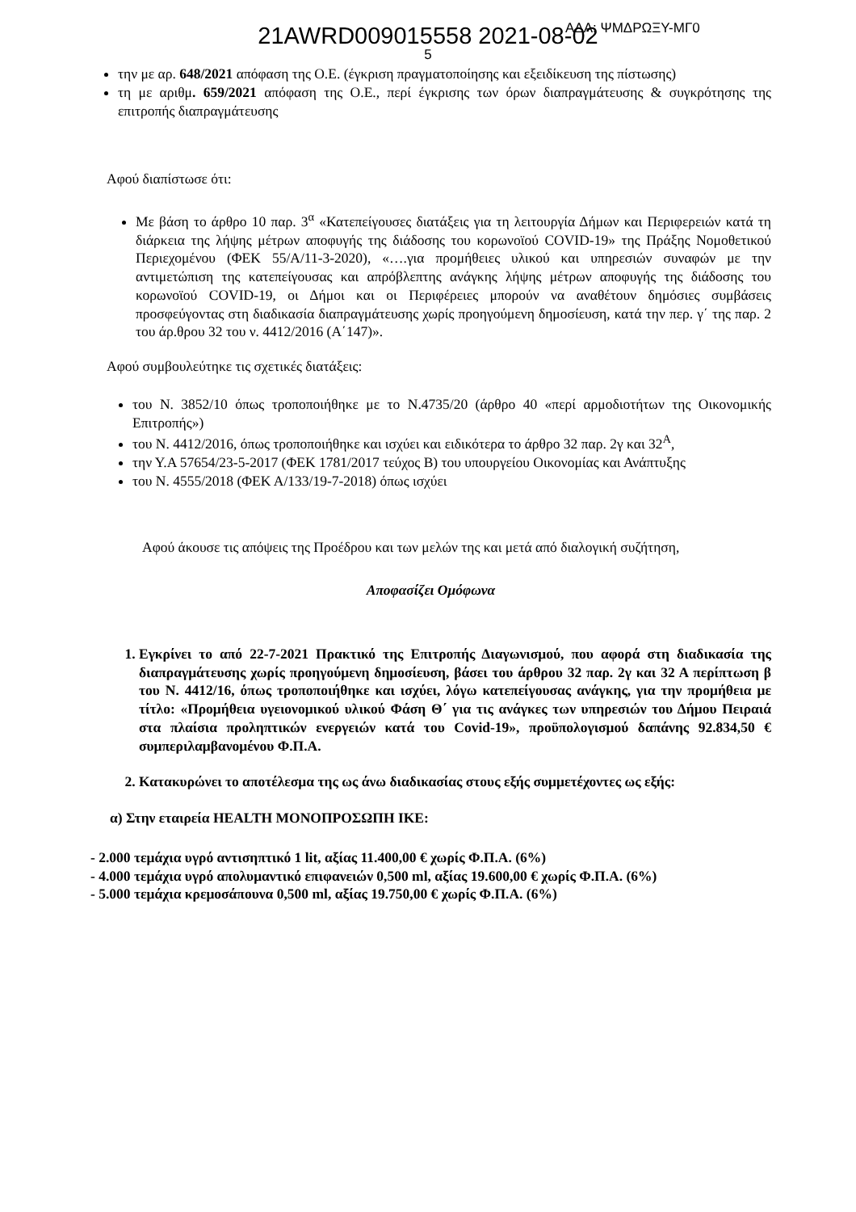ΑΔΑ: ΨΜΔΡΩΞΥ-ΜΓ0
21AWRD009015558 2021-08-02
5
την με αρ. 648/2021 απόφαση της Ο.Ε. (έγκριση πραγματοποίησης και εξειδίκευση της πίστωσης)
τη με αριθμ. 659/2021 απόφαση της Ο.Ε., περί έγκρισης των όρων διαπραγμάτευσης & συγκρότησης της επιτροπής διαπραγμάτευσης
Αφού διαπίστωσε ότι:
Με βάση το άρθρο 10 παρ. 3<sup>α</sup> «Κατεπείγουσες διατάξεις για τη λειτουργία Δήμων και Περιφερειών κατά τη διάρκεια της λήψης μέτρων αποφυγής της διάδοσης του κορωνοϊού COVID-19» της Πράξης Νομοθετικού Περιεχομένου (ΦΕΚ 55/Α/11-3-2020), «….για προμήθειες υλικού και υπηρεσιών συναφών με την αντιμετώπιση της κατεπείγουσας και απρόβλεπτης ανάγκης λήψης μέτρων αποφυγής της διάδοσης του κορωνοϊού COVID-19, οι Δήμοι και οι Περιφέρειες μπορούν να αναθέτουν δημόσιες συμβάσεις προσφεύγοντας στη διαδικασία διαπραγμάτευσης χωρίς προηγούμενη δημοσίευση, κατά την περ. γ΄ της παρ. 2 του άρ.θρου 32 του ν. 4412/2016 (Α΄147)».
Αφού συμβουλεύτηκε τις σχετικές διατάξεις:
του Ν. 3852/10 όπως τροποποιήθηκε με το Ν.4735/20 (άρθρο 40 «περί αρμοδιοτήτων της Οικονομικής Επιτροπής»)
του Ν. 4412/2016, όπως τροποποιήθηκε και ισχύει και ειδικότερα το άρθρο 32 παρ. 2γ και 32<sup>Α</sup>,
την Υ.Α 57654/23-5-2017 (ΦΕΚ 1781/2017 τεύχος Β) του υπουργείου Οικονομίας και Ανάπτυξης
του Ν. 4555/2018 (ΦΕΚ Α/133/19-7-2018) όπως ισχύει
Αφού άκουσε τις απόψεις της Προέδρου και των μελών της και μετά από διαλογική συζήτηση,
Αποφασίζει Ομόφωνα
1. Εγκρίνει το από 22-7-2021 Πρακτικό της Επιτροπής Διαγωνισμού, που αφορά στη διαδικασία της διαπραγμάτευσης χωρίς προηγούμενη δημοσίευση, βάσει του άρθρου 32 παρ. 2γ και 32 Α περίπτωση β του Ν. 4412/16, όπως τροποποιήθηκε και ισχύει, λόγω κατεπείγουσας ανάγκης, για την προμήθεια με τίτλο: «Προμήθεια υγειονομικού υλικού Φάση Θ΄ για τις ανάγκες των υπηρεσιών του Δήμου Πειραιά στα πλαίσια προληπτικών ενεργειών κατά του Covid-19», προϋπολογισμού δαπάνης 92.834,50 € συμπεριλαμβανομένου Φ.Π.Α.
2. Κατακυρώνει το αποτέλεσμα της ως άνω διαδικασίας στους εξής συμμετέχοντες ως εξής:
α) Στην εταιρεία HEALTH ΜΟΝΟΠΡΟΣΩΠΗ ΙΚΕ:
- 2.000 τεμάχια υγρό αντισηπτικό 1 lit, αξίας 11.400,00 € χωρίς Φ.Π.Α. (6%)
- 4.000 τεμάχια υγρό απολυμαντικό επιφανειών 0,500 ml, αξίας 19.600,00 € χωρίς Φ.Π.Α. (6%)
- 5.000 τεμάχια κρεμοσάπουνα 0,500 ml, αξίας 19.750,00 € χωρίς Φ.Π.Α. (6%)